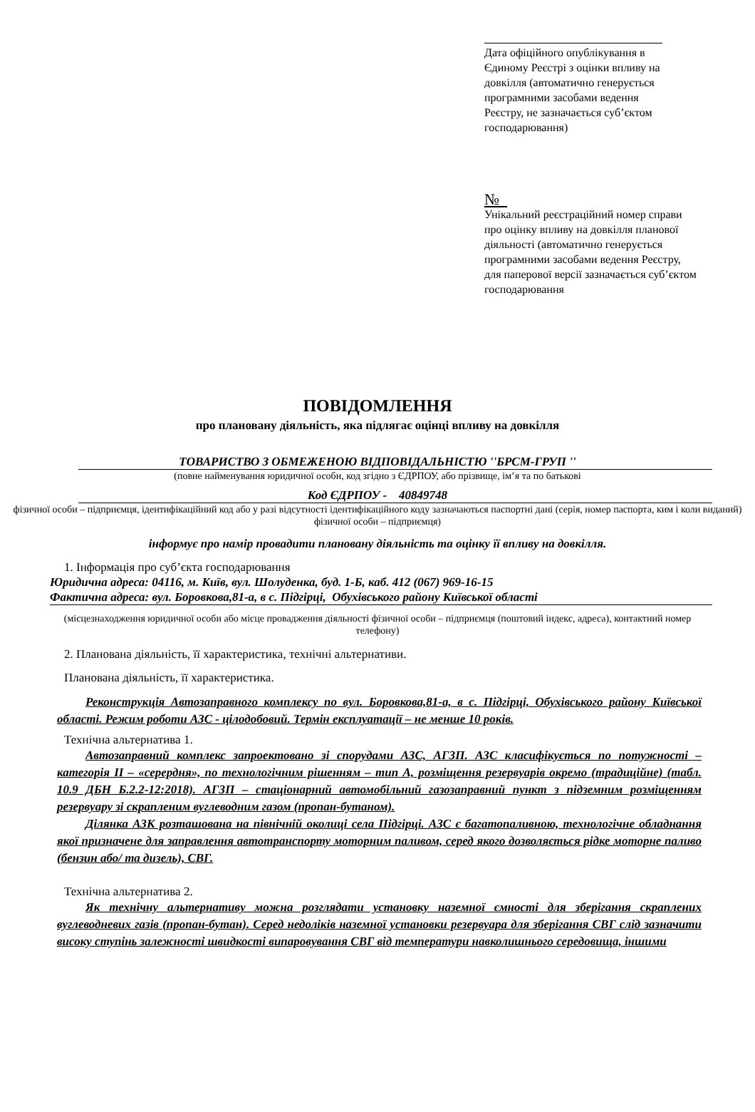Дата офіційного опублікування в Єдиному Реєстрі з оцінки впливу на довкілля (автоматично генерується програмними засобами ведення Реєстру, не зазначається суб’єктом господарювання)
№
Унікальний реєстраційний номер справи про оцінку впливу на довкілля планової діяльності (автоматично генерується програмними засобами ведення Реєстру, для паперової версії зазначається суб’єктом господарювання
ПОВІДОМЛЕННЯ
про плановану діяльність, яка підлягає оцінці впливу на довкілля
ТОВАРИСТВО З ОБМЕЖЕНОЮ ВІДПОВІДАЛЬНІСТЮ ''БРСМ-ГРУП ''
(повне найменування юридичної особи, код згідно з ЄДРПОУ, або прізвище, ім’я та по батькові
Код ЄДРПОУ - 40849748
фізичної особи – підприємця, ідентифікаційний код або у разі відсутності ідентифікаційного коду зазначаються паспортні дані (серія, номер паспорта, ким і коли виданий) фізичної особи – підприємця)
інформує про намір провадити плановану діяльність та оцінку її впливу на довкілля.
1. Інформація про суб’єкта господарювання
Юридична адреса: 04116, м. Київ, вул. Шолуденка, буд. 1-Б, каб. 412 (067) 969-16-15
Фактична адреса: вул. Боровкова,81-а, в с. Підгірці, Обухівського району Київської області
(місцезнаходження юридичної особи або місце провадження діяльності фізичної особи – підприємця (поштовий індекс, адреса), контактний номер телефону)
2. Планована діяльність, її характеристика, технічні альтернативи.
Планована діяльність, її характеристика.
Реконструкція Автозаправного комплексу по вул. Боровкова,81-а, в с. Підгірці, Обухівського району Київської області. Режим роботи АЗС - цілодобовий. Термін експлуатації – не менше 10 років.
Технічна альтернатива 1.
Автозаправний комплекс запроектовано зі спорудами АЗС, АГЗП. АЗС класифікується по потужності – категорія ІІ – «серердня», по технологічним рішенням – тип А, розміщення резервуарів окремо (традиційне) (табл. 10.9 ДБН Б.2.2-12:2018). АГЗП – стаціонарний автомобільний газозаправний пункт з підземним розміщенням резервуару зі скрапленим вуглеводним газом (пропан-бутаном).
Ділянка АЗК розташована на північній околиці села Підгірці. АЗС є багатопаливною, технологічне обладнання якої призначене для заправлення автотранспорту моторним паливом, серед якого дозволяється рідке моторне паливо (бензин або/ та дизель), СВГ.
Технічна альтернатива 2.
Як технічну альтернативу можна розглядати установку наземної ємності для зберігання скраплених вуглеводневих газів (пропан-бутан). Серед недоліків наземної установки резервуара для зберігання СВГ слід зазначити високу ступінь залежності швидкості випаровування СВГ від температури навколишнього середовища, іншими